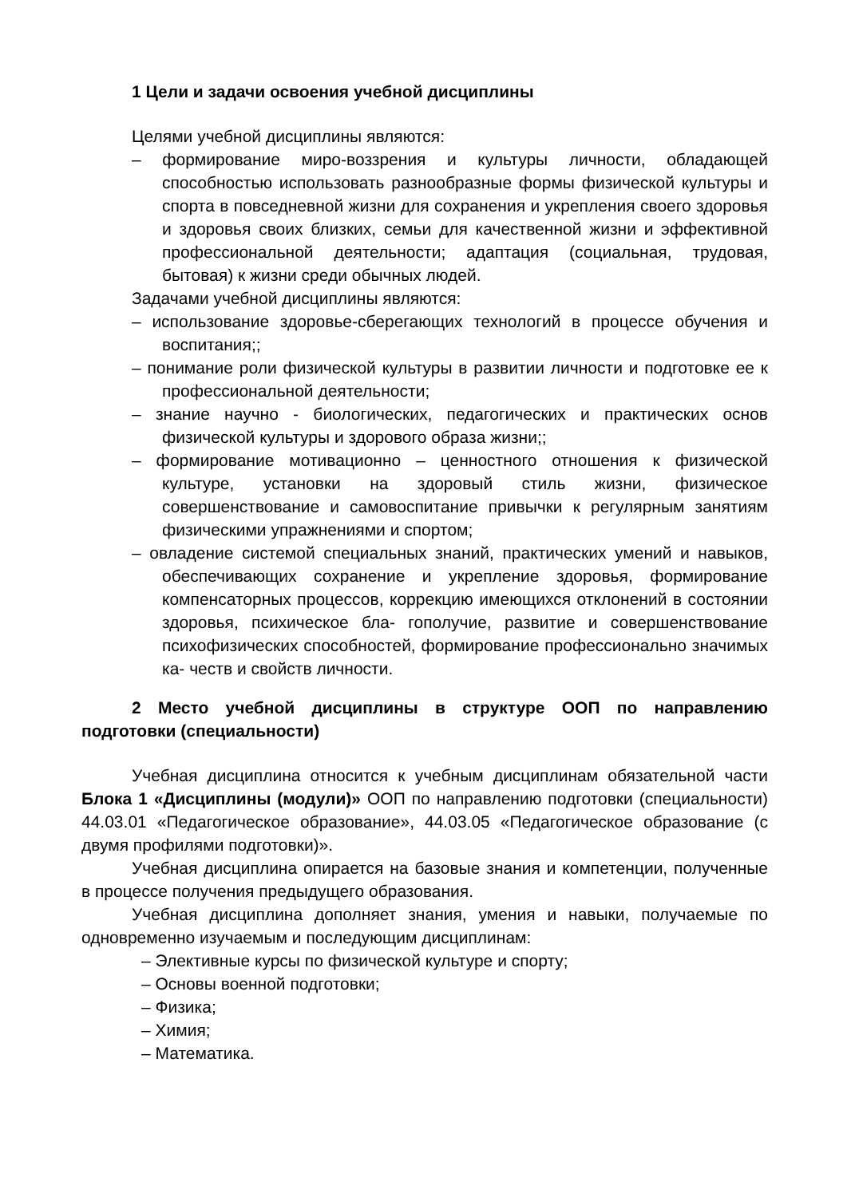1 Цели и задачи освоения учебной дисциплины
Целями учебной дисциплины являются:
– формирование миро-воззрения и культуры личности, обладающей способностью использовать разнообразные формы физической культуры и спорта в повседневной жизни для сохранения и укрепления своего здоровья и здоровья своих близких, семьи для качественной жизни и эффективной профессиональной деятельности; адаптация (социальная, трудовая, бытовая) к жизни среди обычных людей.
Задачами учебной дисциплины являются:
– использование здоровье-сберегающих технологий в процессе обучения и воспитания;;
– понимание роли физической культуры в развитии личности и подготовке ее к профессиональной деятельности;
– знание научно - биологических, педагогических и практических основ физической культуры и здорового образа жизни;;
– формирование мотивационно – ценностного отношения к физической культуре, установки на здоровый стиль жизни, физическое совершенствование и самовоспитание привычки к регулярным занятиям физическими упражнениями и спортом;
– овладение системой специальных знаний, практических умений и навыков, обеспечивающих сохранение и укрепление здоровья, формирование компенсаторных процессов, коррекцию имеющихся отклонений в состоянии здоровья, психическое бла- гополучие, развитие и совершенствование психофизических способностей, формирование профессионально значимых ка- честв и свойств личности.
2 Место учебной дисциплины в структуре ООП по направлению подготовки (специальности)
Учебная дисциплина относится к учебным дисциплинам обязательной части Блока 1 «Дисциплины (модули)» ООП по направлению подготовки (специальности) 44.03.01 «Педагогическое образование», 44.03.05 «Педагогическое образование (с двумя профилями подготовки)».
Учебная дисциплина опирается на базовые знания и компетенции, полученные в процессе получения предыдущего образования.
Учебная дисциплина дополняет знания, умения и навыки, получаемые по одновременно изучаемым и последующим дисциплинам:
– Элективные курсы по физической культуре и спорту;
– Основы военной подготовки;
– Физика;
– Химия;
– Математика.